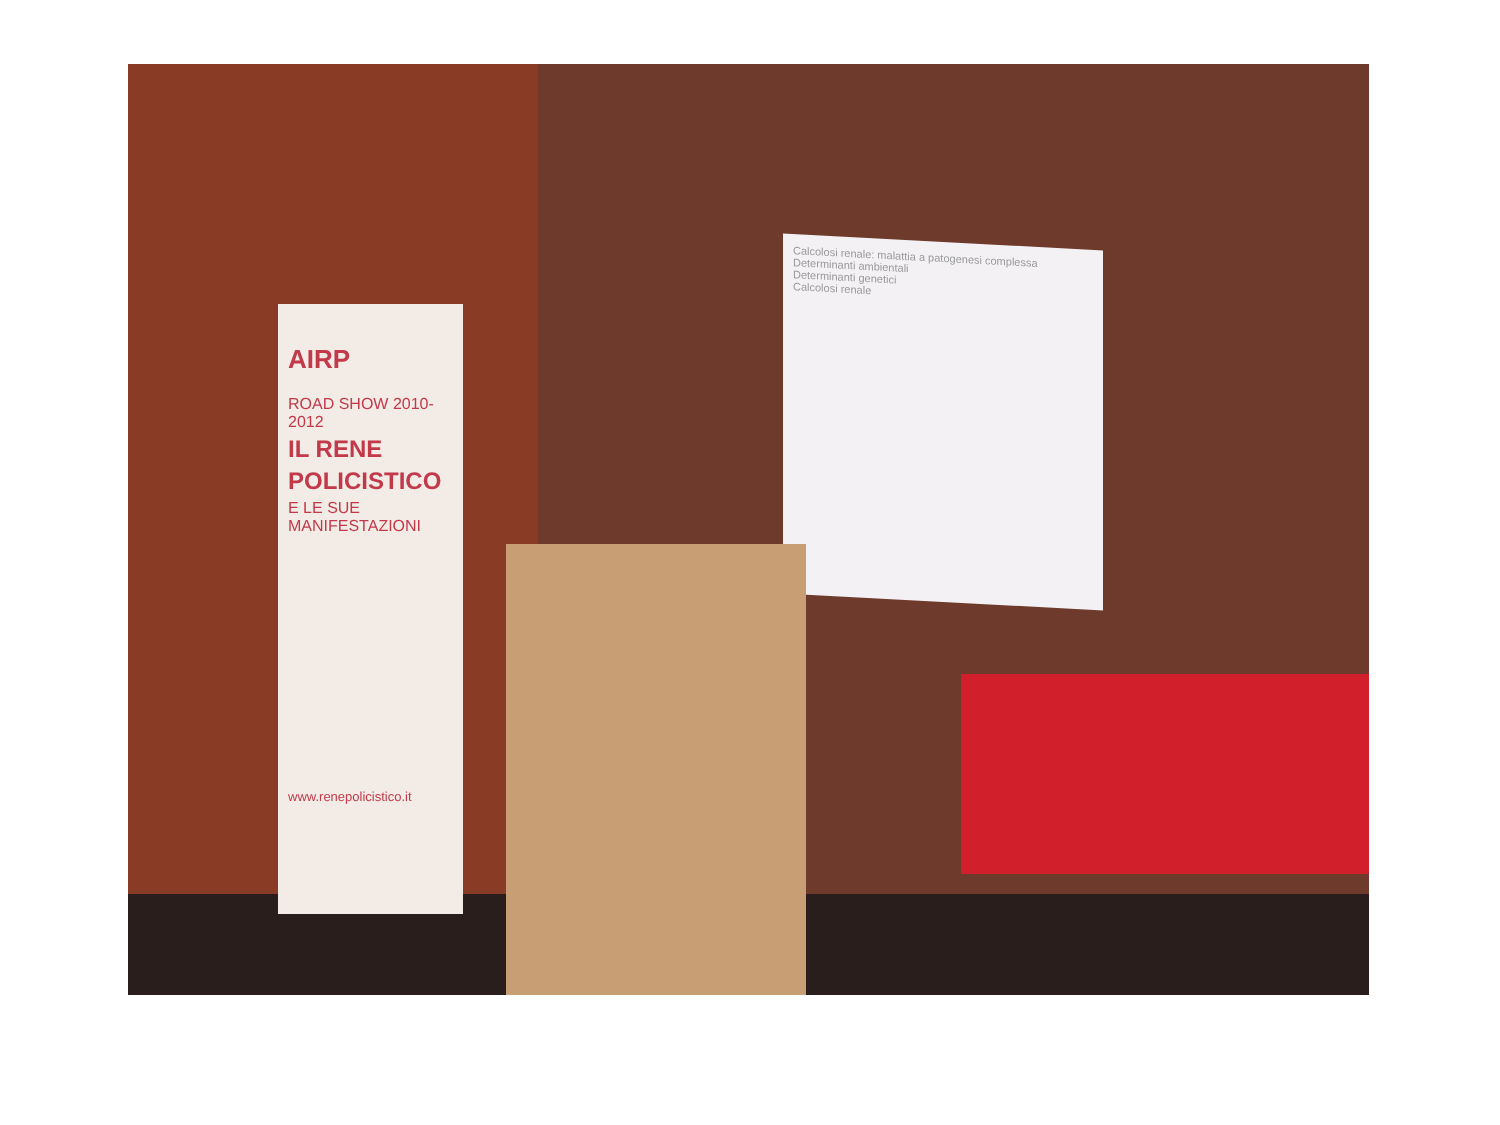Calcolosi renale: malattia a patogenesi complessa
Determinanti ambientali
Determinanti genetici
Calcolosi renale
AIRP
ROAD SHOW 2010-2012
IL RENE
POLICISTICO
E LE SUE MANIFESTAZIONI
www.renepolicistico.it